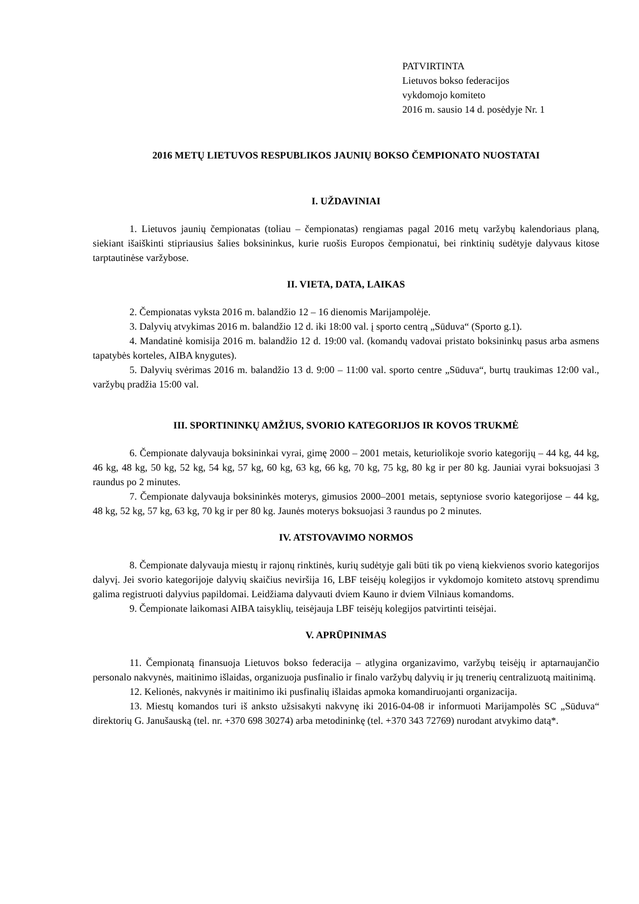PATVIRTINTA
Lietuvos bokso federacijos
vykdomojo komiteto
2016 m. sausio 14 d. posėdyje Nr. 1
2016 METŲ LIETUVOS RESPUBLIKOS JAUNIŲ BOKSO ČEMPIONATO NUOSTATAI
I. UŽDAVINIAI
1. Lietuvos jaunių čempionatas (toliau – čempionatas) rengiamas pagal 2016 metų varžybų kalendoriaus planą, siekiant išaiškinti stipriausius šalies boksininkus, kurie ruošis Europos čempionatui, bei rinktinių sudėtyje dalyvaus kitose tarptautinėse varžybose.
II. VIETA, DATA, LAIKAS
2. Čempionatas vyksta 2016 m. balandžio 12 – 16 dienomis Marijampolėje.
3. Dalyvių atvykimas 2016 m. balandžio 12 d. iki 18:00 val. į sporto centrą „Sūduva“ (Sporto g.1).
4. Mandatinė komisija 2016 m. balandžio 12 d. 19:00 val. (komandų vadovai pristato boksininkų pasus arba asmens tapatybės korteles, AIBA knygutes).
5. Dalyvių svėrimas 2016 m. balandžio 13 d. 9:00 – 11:00 val. sporto centre „Sūduva“, burtų traukimas 12:00 val., varžybų pradžia 15:00 val.
III. SPORTININKŲ AMŽIUS, SVORIO KATEGORIJOS IR KOVOS TRUKMĖ
6. Čempionate dalyvauja boksininkai vyrai, gimę 2000 – 2001 metais, keturiolikoje svorio kategorijų – 44 kg, 44 kg, 46 kg, 48 kg, 50 kg, 52 kg, 54 kg, 57 kg, 60 kg, 63 kg, 66 kg, 70 kg, 75 kg, 80 kg ir per 80 kg. Jauniai vyrai boksuojasi 3 raundus po 2 minutes.
7. Čempionate dalyvauja boksininkės moterys, gimusios 2000–2001 metais, septyniose svorio kategorijose – 44 kg, 48 kg, 52 kg, 57 kg, 63 kg, 70 kg ir per 80 kg. Jaunės moterys boksuojasi 3 raundus po 2 minutes.
IV. ATSTOVAVIMO NORMOS
8. Čempionate dalyvauja miestų ir rajonų rinktinės, kurių sudėtyje gali būti tik po vieną kiekvienos svorio kategorijos dalyvį. Jei svorio kategorijoje dalyvių skaičius neviršija 16, LBF teisėjų kolegijos ir vykdomojo komiteto atstovų sprendimu galima registruoti dalyvius papildomai. Leidžiama dalyvauti dviem Kauno ir dviem Vilniaus komandoms.
9. Čempionate laikomasi AIBA taisyklių, teisėjauja LBF teisėjų kolegijos patvirtinti teisėjai.
V. APRŪPINIMAS
11. Čempionatą finansuoja Lietuvos bokso federacija – atlygina organizavimo, varžybų teisėjų ir aptarnaujančio personalo nakvynės, maitinimo išlaidas, organizuoja pusfinalio ir finalo varžybų dalyvių ir jų trenerių centralizuotą maitinimą.
12. Kelionės, nakvynės ir maitinimo iki pusfinalių išlaidas apmoka komandiruojanti organizacija.
13. Miestų komandos turi iš anksto užsisakyti nakvynę iki 2016-04-08 ir informuoti Marijampolės SC „Sūduva“ direktorių G. Janušauską (tel. nr. +370 698 30274) arba metodininkę (tel. +370 343 72769) nurodant atvykimo datą*.